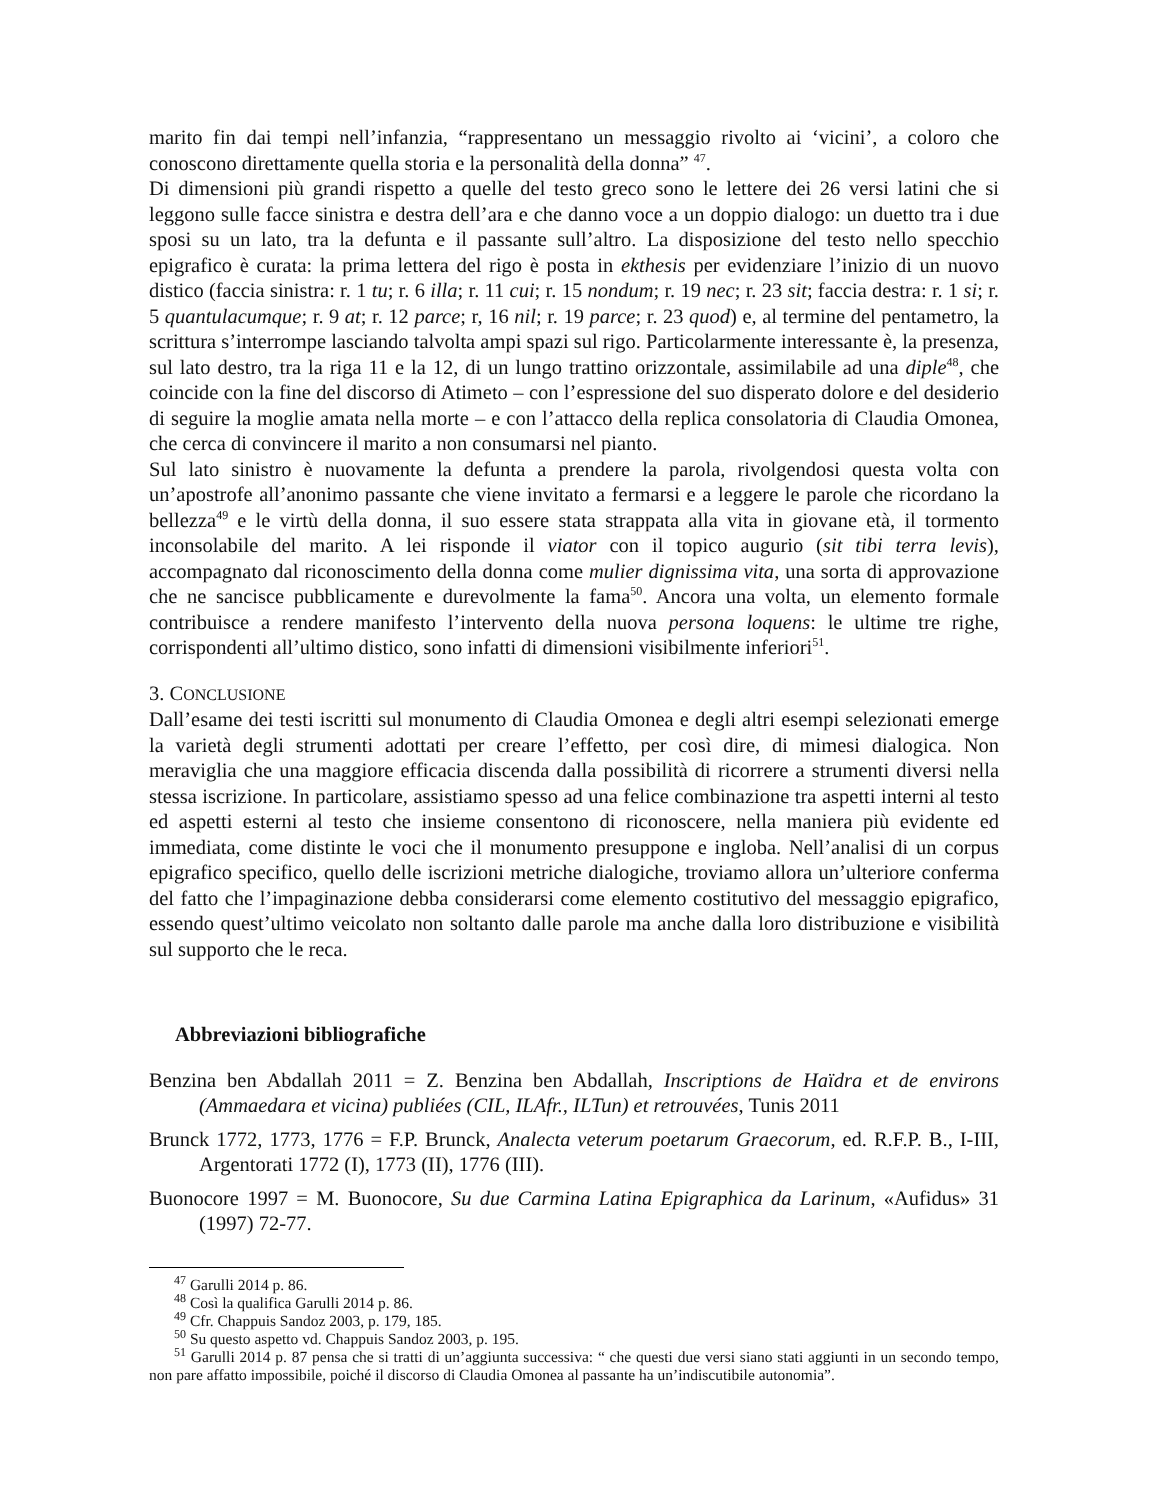marito fin dai tempi nell’infanzia, “rappresentano un messaggio rivolto ai ‘vicini’, a coloro che conoscono direttamente quella storia e la personalità della donna” <sup>47</sup>.
Di dimensioni più grandi rispetto a quelle del testo greco sono le lettere dei 26 versi latini che si leggono sulle facce sinistra e destra dell’ara e che danno voce a un doppio dialogo: un duetto tra i due sposi su un lato, tra la defunta e il passante sull’altro. La disposizione del testo nello specchio epigrafico è curata: la prima lettera del rigo è posta in ekthesis per evidenziare l’inizio di un nuovo distico (faccia sinistra: r. 1 tu; r. 6 illa; r. 11 cui; r. 15 nondum; r. 19 nec; r. 23 sit; faccia destra: r. 1 si; r. 5 quantulacumque; r. 9 at; r. 12 parce; r, 16 nil; r. 19 parce; r. 23 quod) e, al termine del pentametro, la scrittura s’interrompe lasciando talvolta ampi spazi sul rigo. Particolarmente interessante è, la presenza, sul lato destro, tra la riga 11 e la 12, di un lungo trattino orizzontale, assimilabile ad una diple<sup>48</sup>, che coincide con la fine del discorso di Atimeto – con l’espressione del suo disperato dolore e del desiderio di seguire la moglie amata nella morte – e con l’attacco della replica consolatoria di Claudia Omonea, che cerca di convincere il marito a non consumarsi nel pianto.
Sul lato sinistro è nuovamente la defunta a prendere la parola, rivolgendosi questa volta con un’apostrofe all’anonimo passante che viene invitato a fermarsi e a leggere le parole che ricordano la bellezza<sup>49</sup> e le virtù della donna, il suo essere stata strappata alla vita in giovane età, il tormento inconsolabile del marito. A lei risponde il viator con il topico augurio (sit tibi terra levis), accompagnato dal riconoscimento della donna come mulier dignissima vita, una sorta di approvazione che ne sancisce pubblicamente e durevolmente la fama<sup>50</sup>. Ancora una volta, un elemento formale contribuisce a rendere manifesto l’intervento della nuova persona loquens: le ultime tre righe, corrispondenti all’ultimo distico, sono infatti di dimensioni visibilmente inferiori<sup>51</sup>.
3. CONCLUSIONE
Dall’esame dei testi iscritti sul monumento di Claudia Omonea e degli altri esempi selezionati emerge la varietà degli strumenti adottati per creare l’effetto, per così dire, di mimesi dialogica. Non meraviglia che una maggiore efficacia discenda dalla possibilità di ricorrere a strumenti diversi nella stessa iscrizione. In particolare, assistiamo spesso ad una felice combinazione tra aspetti interni al testo ed aspetti esterni al testo che insieme consentono di riconoscere, nella maniera più evidente ed immediata, come distinte le voci che il monumento presuppone e ingloba. Nell’analisi di un corpus epigrafico specifico, quello delle iscrizioni metriche dialogiche, troviamo allora un’ulteriore conferma del fatto che l’impaginazione debba considerarsi come elemento costitutivo del messaggio epigrafico, essendo quest’ultimo veicolato non soltanto dalle parole ma anche dalla loro distribuzione e visibilità sul supporto che le reca.
Abbreviazioni bibliografiche
Benzina ben Abdallah 2011 = Z. Benzina ben Abdallah, Inscriptions de Haïdra et de environs (Ammaedara et vicina) publiées (CIL, ILAfr., ILTun) et retrouvées, Tunis 2011
Brunck 1772, 1773, 1776 = F.P. Brunck, Analecta veterum poetarum Graecorum, ed. R.F.P. B., I-III, Argentorati 1772 (I), 1773 (II), 1776 (III).
Buonocore 1997 = M. Buonocore, Su due Carmina Latina Epigraphica da Larinum, «Aufidus» 31 (1997) 72-77.
<sup>47</sup> Garulli 2014 p. 86.
<sup>48</sup> Così la qualifica Garulli 2014 p. 86.
<sup>49</sup> Cfr. Chappuis Sandoz 2003, p. 179, 185.
<sup>50</sup> Su questo aspetto vd. Chappuis Sandoz 2003, p. 195.
<sup>51</sup> Garulli 2014 p. 87 pensa che si tratti di un’aggiunta successiva: “ che questi due versi siano stati aggiunti in un secondo tempo, non pare affatto impossibile, poiché il discorso di Claudia Omonea al passante ha un’indiscutibile autonomia”.